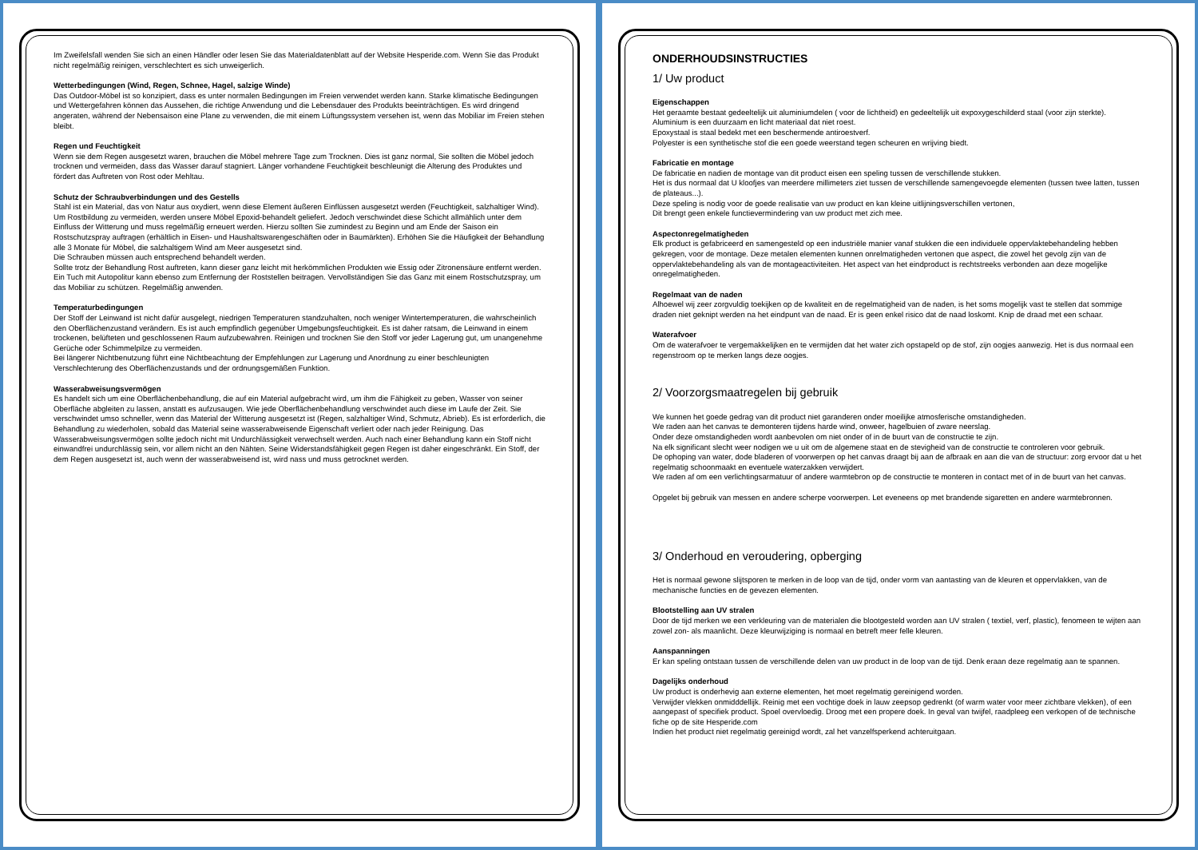Im Zweifelsfall wenden Sie sich an einen Händler oder lesen Sie das Materialdatenblatt auf der Website Hesperide.com. Wenn Sie das Produkt nicht regelmäßig reinigen, verschlechtert es sich unweigerlich.
Wetterbedingungen (Wind, Regen, Schnee, Hagel, salzige Winde)
Das Outdoor-Möbel ist so konzipiert, dass es unter normalen Bedingungen im Freien verwendet werden kann. Starke klimatische Bedingungen und Wettergefahren können das Aussehen, die richtige Anwendung und die Lebensdauer des Produkts beeinträchtigen. Es wird dringend angeraten, während der Nebensaison eine Plane zu verwenden, die mit einem Lüftungssystem versehen ist, wenn das Mobiliar im Freien stehen bleibt.
Regen und Feuchtigkeit
Wenn sie dem Regen ausgesetzt waren, brauchen die Möbel mehrere Tage zum Trocknen. Dies ist ganz normal, Sie sollten die Möbel jedoch trocknen und vermeiden, dass das Wasser darauf stagniert. Länger vorhandene Feuchtigkeit beschleunigt die Alterung des Produktes und fördert das Auftreten von Rost oder Mehltau.
Schutz der Schraubverbindungen und des Gestells
Stahl ist ein Material, das von Natur aus oxydiert, wenn diese Element äußeren Einflüssen ausgesetzt werden (Feuchtigkeit, salzhaltiger Wind). Um Rostbildung zu vermeiden, werden unsere Möbel Epoxid-behandelt geliefert. Jedoch verschwindet diese Schicht allmählich unter dem Einfluss der Witterung und muss regelmäßig erneuert werden. Hierzu sollten Sie zumindest zu Beginn und am Ende der Saison ein Rostschutzspray auftragen (erhältlich in Eisen- und Haushaltswarengeschäften oder in Baumärkten). Erhöhen Sie die Häufigkeit der Behandlung alle 3 Monate für Möbel, die salzhaltigem Wind am Meer ausgesetzt sind.
Die Schrauben müssen auch entsprechend behandelt werden.
Sollte trotz der Behandlung Rost auftreten, kann dieser ganz leicht mit herkömmlichen Produkten wie Essig oder Zitronensäure entfernt werden. Ein Tuch mit Autopolitur kann ebenso zum Entfernung der Roststellen beitragen. Vervollständigen Sie das Ganz mit einem Rostschutzspray, um das Mobiliar zu schützen. Regelmäßig anwenden.
Temperaturbedingungen
Der Stoff der Leinwand ist nicht dafür ausgelegt, niedrigen Temperaturen standzuhalten, noch weniger Wintertemperaturen, die wahrscheinlich den Oberflächenzustand verändern. Es ist auch empfindlich gegenüber Umgebungsfeuchtigkeit. Es ist daher ratsam, die Leinwand in einem trockenen, belüfteten und geschlossenen Raum aufzubewahren. Reinigen und trocknen Sie den Stoff vor jeder Lagerung gut, um unangenehme Gerüche oder Schimmelpilze zu vermeiden.
Bei längerer Nichtbenutzung führt eine Nichtbeachtung der Empfehlungen zur Lagerung und Anordnung zu einer beschleunigten Verschlechterung des Oberflächenzustands und der ordnungsgemäßen Funktion.
Wasserabweisungsvermögen
Es handelt sich um eine Oberflächenbehandlung, die auf ein Material aufgebracht wird, um ihm die Fähigkeit zu geben, Wasser von seiner Oberfläche abgleiten zu lassen, anstatt es aufzusaugen. Wie jede Oberflächenbehandlung verschwindet auch diese im Laufe der Zeit. Sie verschwindet umso schneller, wenn das Material der Witterung ausgesetzt ist (Regen, salzhaltiger Wind, Schmutz, Abrieb). Es ist erforderlich, die Behandlung zu wiederholen, sobald das Material seine wasserabweisende Eigenschaft verliert oder nach jeder Reinigung. Das Wasserabweisungsvermögen sollte jedoch nicht mit Undurchlässigkeit verwechselt werden. Auch nach einer Behandlung kann ein Stoff nicht einwandfrei undurchlässig sein, vor allem nicht an den Nähten. Seine Widerstandsfähigkeit gegen Regen ist daher eingeschränkt. Ein Stoff, der dem Regen ausgesetzt ist, auch wenn der wasserabweisend ist, wird nass und muss getrocknet werden.
ONDERHOUDSINSTRUCTIES
1/ Uw product
Eigenschappen
Het geraamte bestaat gedeeltelijk uit aluminiumdelen ( voor de lichtheid) en gedeeltelijk uit expoxygeschilderd staal (voor zijn sterkte).
Aluminium is een duurzaam en licht materiaal dat niet roest.
Epoxystaal is staal bedekt met een beschermende antiroestverf.
Polyester is een synthetische stof die een goede weerstand tegen scheuren en wrijving biedt.
Fabricatie en montage
De fabricatie en nadien de montage van dit product eisen een speling tussen de verschillende stukken.
Het is dus normaal dat U kloofjes van meerdere millimeters ziet tussen de verschillende samengevoegde elementen (tussen twee latten, tussen de plateaus...).
Deze speling is nodig voor de goede realisatie van uw product en kan kleine uitlijningsverschillen vertonen,
Dit brengt geen enkele functievermindering van uw product met zich mee.
Aspectonregelmatigheden
Elk product is gefabriceerd en samengesteld op een industriële manier vanaf stukken die een individuele oppervlaktebehandeling hebben gekregen, voor de montage. Deze metalen elementen kunnen onrelmatigheden vertonen que aspect, die zowel het gevolg zijn van de oppervlaktebehandeling als van de montageactiviteiten. Het aspect van het eindproduct is rechtstreeks verbonden aan deze mogelijke onregelmatigheden.
Regelmaat van de naden
Alhoewel wij zeer zorgvuldig toekijken op de kwaliteit en de regelmatigheid van de naden, is het soms mogelijk vast te stellen dat sommige draden niet geknipt werden na het eindpunt van de naad. Er is geen enkel risico dat de naad loskomt. Knip de draad met een schaar.
Waterafvoer
Om de waterafvoer te vergemakkelijken en te vermijden dat het water zich opstapeld op de stof, zijn oogjes aanwezig. Het is dus normaal een regenstroom op te merken langs deze oogjes.
2/ Voorzorgsmaatregelen bij gebruik
We kunnen het goede gedrag van dit product niet garanderen onder moeilijke atmosferische omstandigheden.
We raden aan het canvas te demonteren tijdens harde wind, onweer, hagelbuien of zware neerslag.
Onder deze omstandigheden wordt aanbevolen om niet onder of in de buurt van de constructie te zijn.
Na elk significant slecht weer nodigen we u uit om de algemene staat en de stevigheid van de constructie te controleren voor gebruik.
De ophoping van water, dode bladeren of voorwerpen op het canvas draagt bij aan de afbraak en aan die van de structuur: zorg ervoor dat u het regelmatig schoonmaakt en eventuele waterzakken verwijdert.
We raden af om een verlichtingsarmatuur of andere warmtebron op de constructie te monteren in contact met of in de buurt van het canvas.
Opgelet bij gebruik van messen en andere scherpe voorwerpen. Let eveneens op met brandende sigaretten en andere warmtebronnen.
3/ Onderhoud en veroudering, opberging
Het is normaal gewone slijtsporen te merken in de loop van de tijd, onder vorm van aantasting van de kleuren et oppervlakken, van de mechanische functies en de gevezen elementen.
Blootstelling aan UV stralen
Door de tijd merken we een verkleuring van de materialen die blootgesteld worden aan UV stralen ( textiel, verf, plastic), fenomeen te wijten aan zowel zon- als maanlicht. Deze kleurwijziging is normaal en betreft meer felle kleuren.
Aanspanningen
Er kan speling ontstaan tussen de verschillende delen van uw product in de loop van de tijd. Denk eraan deze regelmatig aan te spannen.
Dagelijks onderhoud
Uw product is onderhevig aan externe elementen, het moet regelmatig gereinigend worden.
Verwijder vlekken onmidddellijk. Reinig met een vochtige doek in lauw zeepsop gedrenkt (of warm water voor meer zichtbare vlekken), of een aangepast of specifiek product. Spoel overvloedig. Droog met een propere doek. In geval van twijfel, raadpleeg een verkopen of de technische fiche op de site Hesperide.com
Indien het product niet regelmatig gereinigd wordt, zal het vanzelfsperkend achteruitgaan.